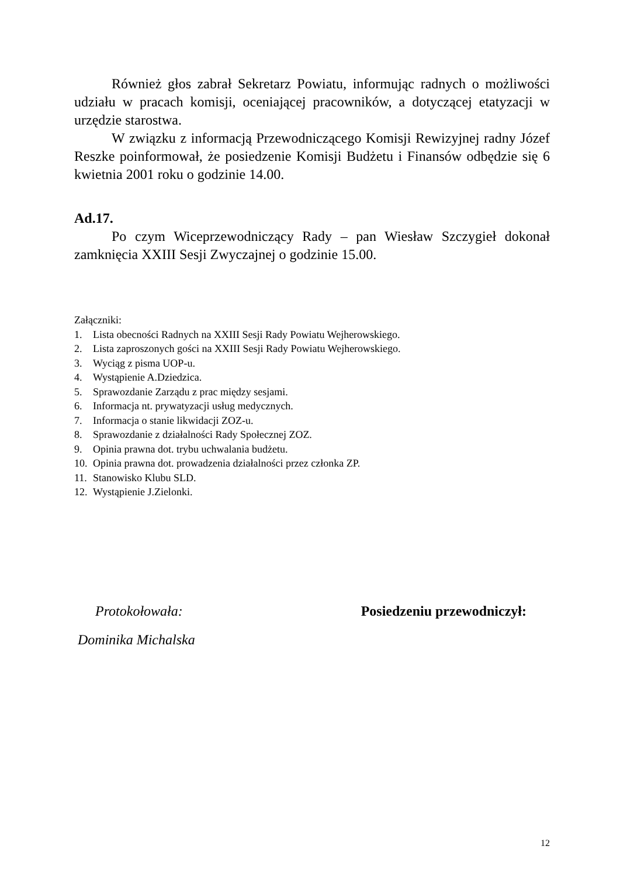Również głos zabrał Sekretarz Powiatu, informując radnych o możliwości udziału w pracach komisji, oceniającej pracowników, a dotyczącej etatyzacji w urzędzie starostwa.
W związku z informacją Przewodniczącego Komisji Rewizyjnej radny Józef Reszke poinformował, że posiedzenie Komisji Budżetu i Finansów odbędzie się 6 kwietnia 2001 roku o godzinie 14.00.
Ad.17.
Po czym Wiceprzewodniczący Rady – pan Wiesław Szczygieł dokonał zamknięcia XXIII Sesji Zwyczajnej o godzinie 15.00.
Załączniki:
1. Lista obecności Radnych na XXIII Sesji Rady Powiatu Wejherowskiego.
2. Lista zaproszonych gości na XXIII Sesji Rady Powiatu Wejherowskiego.
3. Wyciąg z pisma UOP-u.
4. Wystąpienie A.Dziedzica.
5. Sprawozdanie Zarządu z prac między sesjami.
6. Informacja nt. prywatyzacji usług medycznych.
7. Informacja o stanie likwidacji ZOZ-u.
8. Sprawozdanie z działalności Rady Społecznej ZOZ.
9. Opinia prawna dot. trybu uchwalania budżetu.
10. Opinia prawna dot. prowadzenia działalności przez członka ZP.
11. Stanowisko Klubu SLD.
12. Wystąpienie J.Zielonki.
Protokołowała:
Dominika Michalska
Posiedzeniu przewodniczył:
12